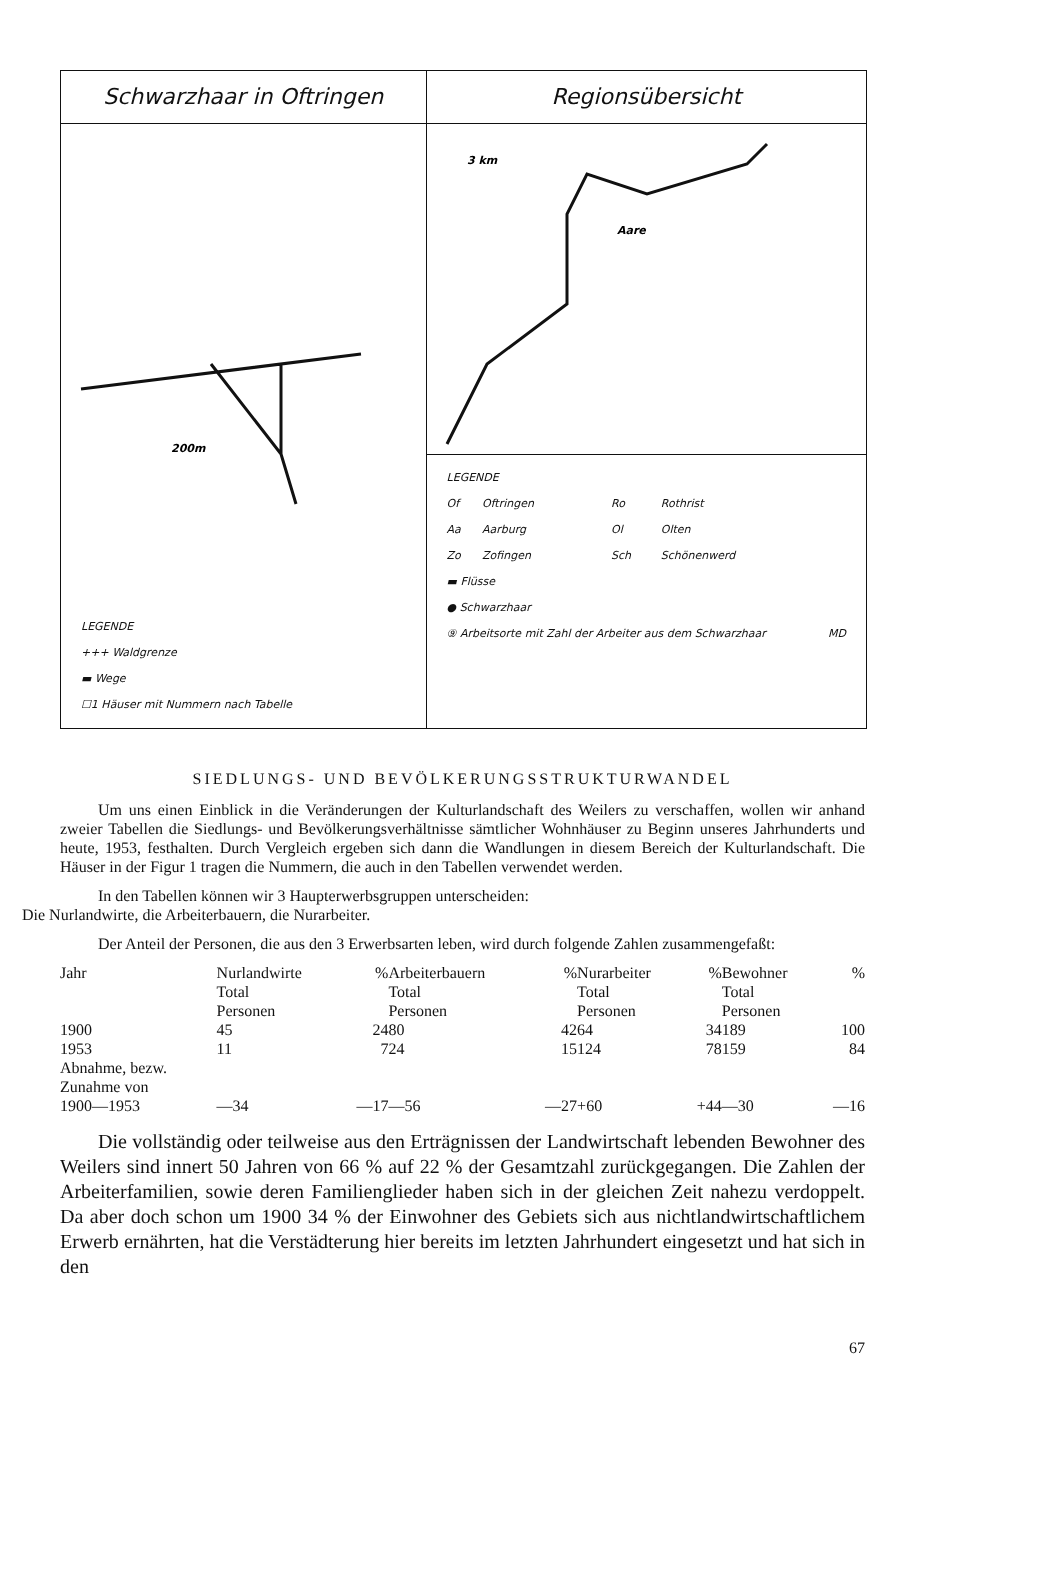Schwarzhaar in Oftringen
200m
LEGENDE
+++ Waldgrenze
▬ Wege
☐1 Häuser mit Nummern nach Tabelle
Regionsübersicht
3 km
Aare
LEGENDE
| Of | Oftringen | Ro | Rothrist |
| Aa | Aarburg | Ol | Olten |
| Zo | Zofingen | Sch | Schönenwerd |
▬ Flüsse
● Schwarzhaar
⑨ Arbeitsorte mit Zahl der Arbeiter aus dem Schwarzhaar MD
SIEDLUNGS- UND BEVÖLKERUNGSSTRUKTURWANDEL
Um uns einen Einblick in die Veränderungen der Kulturlandschaft des Weilers zu verschaffen, wollen wir anhand zweier Tabellen die Siedlungs- und Bevölkerungsverhältnisse sämtlicher Wohnhäuser zu Beginn unseres Jahrhunderts und heute, 1953, festhalten. Durch Vergleich ergeben sich dann die Wandlungen in diesem Bereich der Kulturlandschaft. Die Häuser in der Figur 1 tragen die Nummern, die auch in den Tabellen verwendet werden.
In den Tabellen können wir 3 Haupterwerbsgruppen unterscheiden:
Die Nurlandwirte, die Arbeiterbauern, die Nurarbeiter.
Der Anteil der Personen, die aus den 3 Erwerbsarten leben, wird durch folgende Zahlen zusammengefaßt:
| Jahr | Nurlandwirte Total Personen | % | Arbeiterbauern Total Personen | % | Nurarbeiter Total Personen | % | Bewohner Total Personen | % |
| 1900 | 45 | 24 | 80 | 42 | 64 | 34 | 189 | 100 |
| 1953 | 11 | 7 | 24 | 15 | 124 | 78 | 159 | 84 |
| Abnahme, bezw. Zunahme von 1900—1953 | —34 | —17 | —56 | —27 | +60 | +44 | —30 | —16 |
Die vollständig oder teilweise aus den Erträgnissen der Landwirtschaft lebenden Bewohner des Weilers sind innert 50 Jahren von 66 % auf 22 % der Gesamtzahl zurückgegangen. Die Zahlen der Arbeiterfamilien, sowie deren Familienglieder haben sich in der gleichen Zeit nahezu verdoppelt. Da aber doch schon um 1900 34 % der Einwohner des Gebiets sich aus nichtlandwirtschaftlichem Erwerb ernährten, hat die Verstädterung hier bereits im letzten Jahrhundert eingesetzt und hat sich in den
67